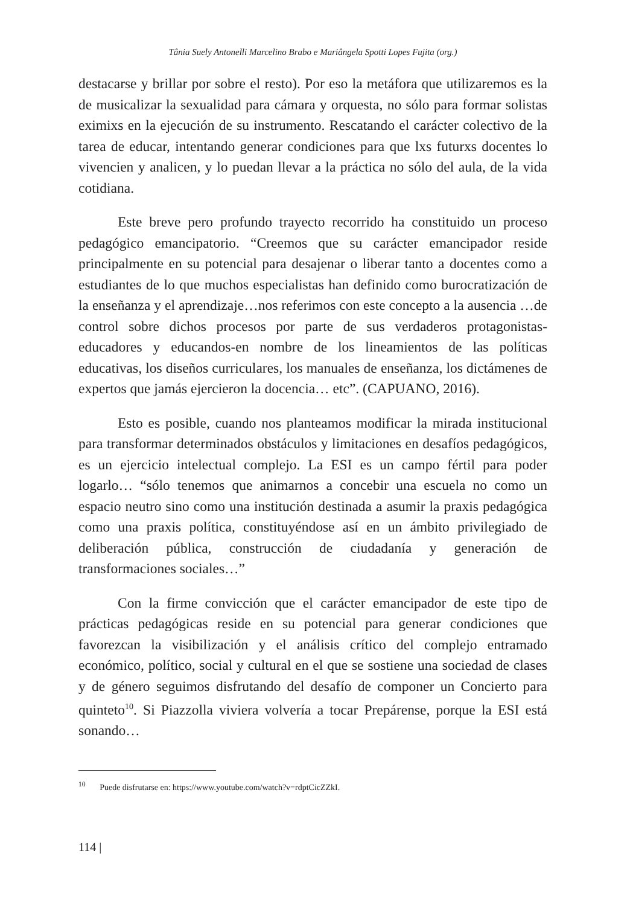Tânia Suely Antonelli Marcelino Brabo e Mariângela Spotti Lopes Fujita (org.)
destacarse y brillar por sobre el resto). Por eso la metáfora que utilizaremos es la de musicalizar la sexualidad para cámara y orquesta, no sólo para formar solistas eximixs en la ejecución de su instrumento. Rescatando el carácter colectivo de la tarea de educar, intentando generar condiciones para que lxs futurxs docentes lo vivencien y analicen, y lo puedan llevar a la práctica no sólo del aula, de la vida cotidiana.
Este breve pero profundo trayecto recorrido ha constituido un proceso pedagógico emancipatorio. “Creemos que su carácter emancipador reside principalmente en su potencial para desajenar o liberar tanto a docentes como a estudiantes de lo que muchos especialistas han definido como burocratización de la enseñanza y el aprendizaje…nos referimos con este concepto a la ausencia …de control sobre dichos procesos por parte de sus verdaderos protagonistas-educadores y educandos-en nombre de los lineamientos de las políticas educativas, los diseños curriculares, los manuales de enseñanza, los dictámenes de expertos que jamás ejercieron la docencia… etc”. (CAPUANO, 2016).
Esto es posible, cuando nos planteamos modificar la mirada institucional para transformar determinados obstáculos y limitaciones en desafíos pedagógicos, es un ejercicio intelectual complejo. La ESI es un campo fértil para poder logarlo… “sólo tenemos que animarnos a concebir una escuela no como un espacio neutro sino como una institución destinada a asumir la praxis pedagógica como una praxis política, constituyéndose así en un ámbito privilegiado de deliberación pública, construcción de ciudadanía y generación de transformaciones sociales…”
Con la firme convicción que el carácter emancipador de este tipo de prácticas pedagógicas reside en su potencial para generar condiciones que favorezcan la visibilización y el análisis crítico del complejo entramado económico, político, social y cultural en el que se sostiene una sociedad de clases y de género seguimos disfrutando del desafío de componer un Concierto para quinteto<sup>10</sup>. Si Piazzolla viviera volvería a tocar Prepárense, porque la ESI está sonando…
<sup>10</sup> Puede disfrutarse en: https://www.youtube.com/watch?v=rdptCicZZkI.
114 |